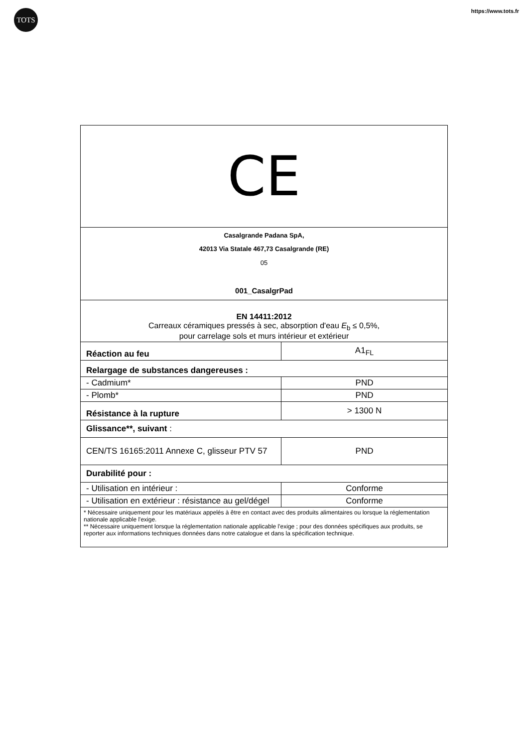TOTS
https://www.tots.fr
| CE | |
| Casalgrande Padana SpA, 42013 Via Statale 467,73 Casalgrande (RE) 05 001_CasalgrPad | |
| EN 14411:2012 Carreaux céramiques pressés à sec, absorption d'eau E<sub>b</sub> ≤ 0,5%, pour carrelage sols et murs intérieur et extérieur | |
| Réaction au feu | A1<sub>FL</sub> |
| Relargage de substances dangereuses : | |
| - Cadmium* | PND |
| - Plomb* | PND |
| Résistance à la rupture | > 1300 N |
| Glissance**, suivant : | |
| CEN/TS 16165:2011 Annexe C, glisseur PTV 57 | PND |
| Durabilité pour : | |
| - Utilisation en intérieur : | Conforme |
| - Utilisation en extérieur : résistance au gel/dégel | Conforme |
| * Nécessaire uniquement pour les matériaux appelés à être en contact avec des produits alimentaires ou lorsque la réglementation nationale applicable l'exige. ** Nécessaire uniquement lorsque la réglementation nationale applicable l'exige ; pour des données spécifiques aux produits, se reporter aux informations techniques données dans notre catalogue et dans la spécification technique. | |